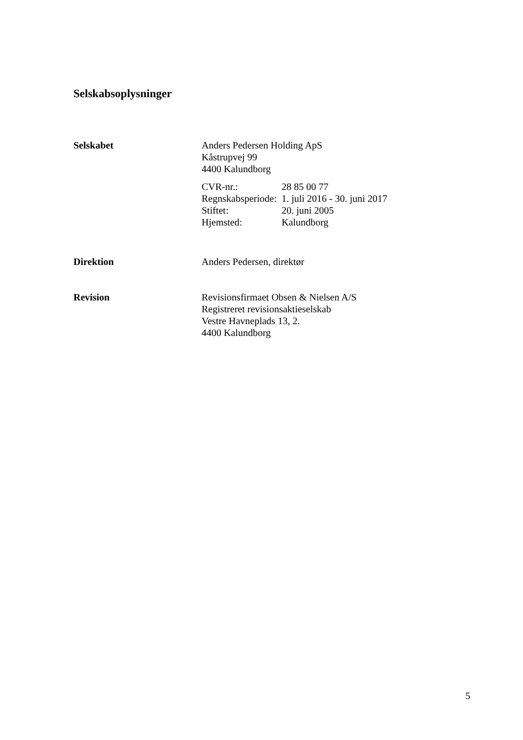Selskabsoplysninger
Selskabet Anders Pedersen Holding ApS
Kåstrupvej 99
4400 Kalundborg
| CVR-nr.: | 28 85 00 77 |
| Regnskabsperiode: | 1. juli 2016 - 30. juni 2017 |
| Stiftet: | 20. juni 2005 |
| Hjemsted: | Kalundborg |
Direktion Anders Pedersen, direktør
Revision Revisionsfirmaet Obsen & Nielsen A/S
Registreret revisionsaktieselskab
Vestre Havneplads 13, 2.
4400 Kalundborg
5